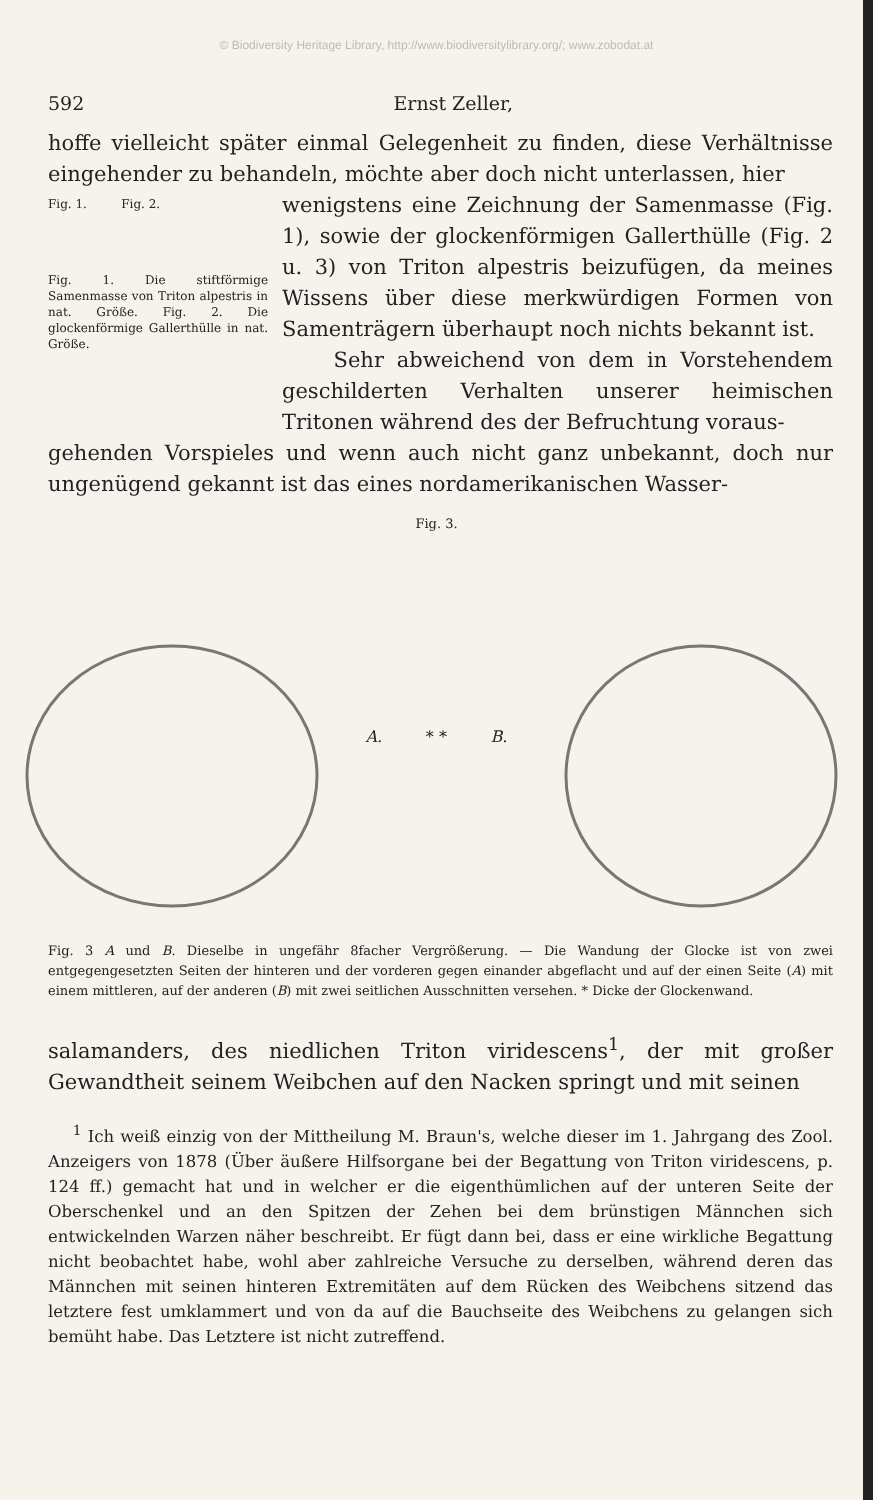© Biodiversity Heritage Library, http://www.biodiversitylibrary.org/; www.zobodat.at
592 Ernst Zeller,
hoffe vielleicht später einmal Gelegenheit zu finden, diese Verhältnisse eingehender zu behandeln, möchte aber doch nicht unterlassen, hier
Fig. 1. Fig. 2.
Fig. 1. Die stiftförmige Samenmasse von Triton alpestris in nat. Größe. Fig. 2. Die glockenförmige Gallerthülle in nat. Größe.
wenigstens eine Zeichnung der Samenmasse (Fig. 1), sowie der glockenförmigen Gallerthülle (Fig. 2 u. 3) von Triton alpestris beizufügen, da meines Wissens über diese merkwürdigen Formen von Samenträgern überhaupt noch nichts bekannt ist.
Sehr abweichend von dem in Vorstehendem geschilderten Verhalten unserer heimischen Tritonen während des der Befruchtung voraus-
gehenden Vorspieles und wenn auch nicht ganz unbekannt, doch nur ungenügend gekannt ist das eines nordamerikanischen Wasser-
Fig. 3.
A. * * B.
Fig. 3 A und B. Dieselbe in ungefähr 8facher Vergrößerung. — Die Wandung der Glocke ist von zwei entgegengesetzten Seiten der hinteren und der vorderen gegen einander abgeflacht und auf der einen Seite (A) mit einem mittleren, auf der anderen (B) mit zwei seitlichen Ausschnitten versehen. * Dicke der Glockenwand.
salamanders, des niedlichen Triton viridescens<sup>1</sup>, der mit großer Gewandtheit seinem Weibchen auf den Nacken springt und mit seinen
<sup>1</sup> Ich weiß einzig von der Mittheilung M. Braun's, welche dieser im 1. Jahrgang des Zool. Anzeigers von 1878 (Über äußere Hilfsorgane bei der Begattung von Triton viridescens, p. 124 ff.) gemacht hat und in welcher er die eigenthümlichen auf der unteren Seite der Oberschenkel und an den Spitzen der Zehen bei dem brünstigen Männchen sich entwickelnden Warzen näher beschreibt. Er fügt dann bei, dass er eine wirkliche Begattung nicht beobachtet habe, wohl aber zahlreiche Versuche zu derselben, während deren das Männchen mit seinen hinteren Extremitäten auf dem Rücken des Weibchens sitzend das letztere fest umklammert und von da auf die Bauchseite des Weibchens zu gelangen sich bemüht habe. Das Letztere ist nicht zutreffend.